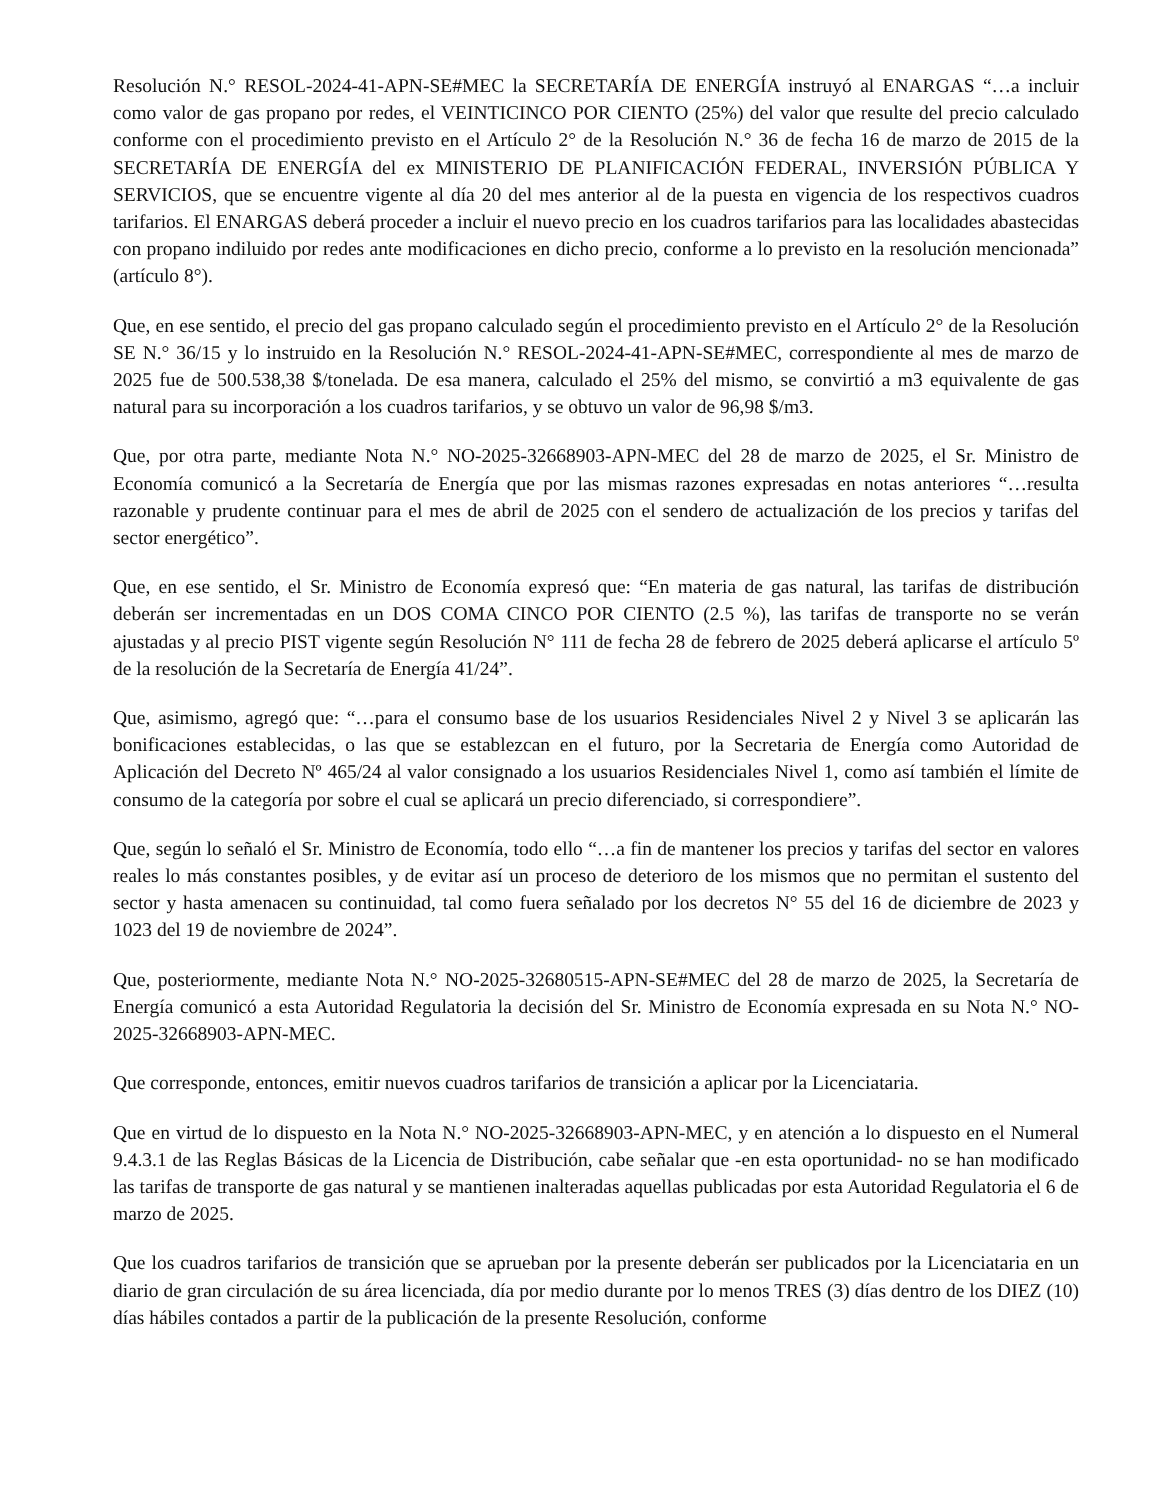Resolución N.° RESOL-2024-41-APN-SE#MEC la SECRETARÍA DE ENERGÍA instruyó al ENARGAS “…a incluir como valor de gas propano por redes, el VEINTICINCO POR CIENTO (25%) del valor que resulte del precio calculado conforme con el procedimiento previsto en el Artículo 2° de la Resolución N.° 36 de fecha 16 de marzo de 2015 de la SECRETARÍA DE ENERGÍA del ex MINISTERIO DE PLANIFICACIÓN FEDERAL, INVERSIÓN PÚBLICA Y SERVICIOS, que se encuentre vigente al día 20 del mes anterior al de la puesta en vigencia de los respectivos cuadros tarifarios. El ENARGAS deberá proceder a incluir el nuevo precio en los cuadros tarifarios para las localidades abastecidas con propano indiluido por redes ante modificaciones en dicho precio, conforme a lo previsto en la resolución mencionada” (artículo 8°).
Que, en ese sentido, el precio del gas propano calculado según el procedimiento previsto en el Artículo 2° de la Resolución SE N.° 36/15 y lo instruido en la Resolución N.° RESOL-2024-41-APN-SE#MEC, correspondiente al mes de marzo de 2025 fue de 500.538,38 $/tonelada. De esa manera, calculado el 25% del mismo, se convirtió a m3 equivalente de gas natural para su incorporación a los cuadros tarifarios, y se obtuvo un valor de 96,98 $/m3.
Que, por otra parte, mediante Nota N.° NO-2025-32668903-APN-MEC del 28 de marzo de 2025, el Sr. Ministro de Economía comunicó a la Secretaría de Energía que por las mismas razones expresadas en notas anteriores “…resulta razonable y prudente continuar para el mes de abril de 2025 con el sendero de actualización de los precios y tarifas del sector energético”.
Que, en ese sentido, el Sr. Ministro de Economía expresó que: “En materia de gas natural, las tarifas de distribución deberán ser incrementadas en un DOS COMA CINCO POR CIENTO (2.5 %), las tarifas de transporte no se verán ajustadas y al precio PIST vigente según Resolución N° 111 de fecha 28 de febrero de 2025 deberá aplicarse el artículo 5º de la resolución de la Secretaría de Energía 41/24”.
Que, asimismo, agregó que: “…para el consumo base de los usuarios Residenciales Nivel 2 y Nivel 3 se aplicarán las bonificaciones establecidas, o las que se establezcan en el futuro, por la Secretaria de Energía como Autoridad de Aplicación del Decreto Nº 465/24 al valor consignado a los usuarios Residenciales Nivel 1, como así también el límite de consumo de la categoría por sobre el cual se aplicará un precio diferenciado, si correspondiere”.
Que, según lo señaló el Sr. Ministro de Economía, todo ello “…a fin de mantener los precios y tarifas del sector en valores reales lo más constantes posibles, y de evitar así un proceso de deterioro de los mismos que no permitan el sustento del sector y hasta amenacen su continuidad, tal como fuera señalado por los decretos N° 55 del 16 de diciembre de 2023 y 1023 del 19 de noviembre de 2024”.
Que, posteriormente, mediante Nota N.° NO-2025-32680515-APN-SE#MEC del 28 de marzo de 2025, la Secretaría de Energía comunicó a esta Autoridad Regulatoria la decisión del Sr. Ministro de Economía expresada en su Nota N.° NO-2025-32668903-APN-MEC.
Que corresponde, entonces, emitir nuevos cuadros tarifarios de transición a aplicar por la Licenciataria.
Que en virtud de lo dispuesto en la Nota N.° NO-2025-32668903-APN-MEC, y en atención a lo dispuesto en el Numeral 9.4.3.1 de las Reglas Básicas de la Licencia de Distribución, cabe señalar que -en esta oportunidad- no se han modificado las tarifas de transporte de gas natural y se mantienen inalteradas aquellas publicadas por esta Autoridad Regulatoria el 6 de marzo de 2025.
Que los cuadros tarifarios de transición que se aprueban por la presente deberán ser publicados por la Licenciataria en un diario de gran circulación de su área licenciada, día por medio durante por lo menos TRES (3) días dentro de los DIEZ (10) días hábiles contados a partir de la publicación de la presente Resolución, conforme